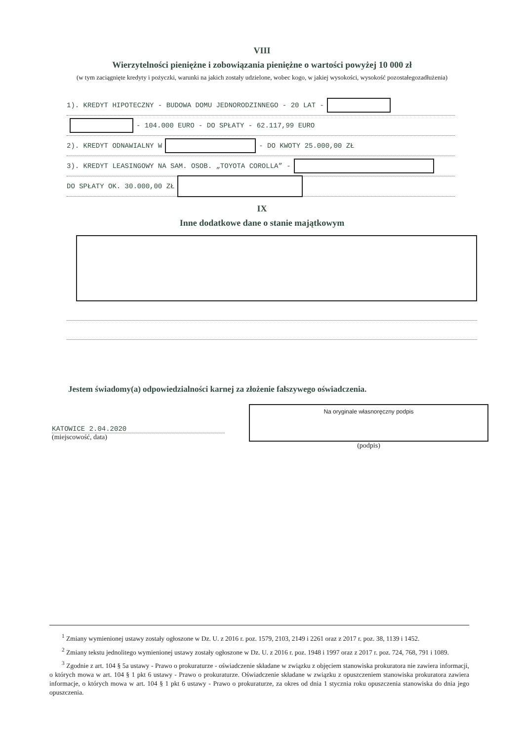VIII
Wierzytelności pieniężne i zobowiązania pieniężne o wartości powyżej 10 000 zł
(w tym zaciągnięte kredyty i pożyczki, warunki na jakich zostały udzielone, wobec kogo, w jakiej wysokości, wysokość pozostałegozadłużenia)
1). KREDYT HIPOTECZNY - BUDOWA DOMU JEDNORODZINNEGO - 20 LAT -
- 104.000 EURO - DO SPŁATY - 62.117,99 EURO
2). KREDYT ODNAWIALNY W - DO KWOTY 25.000,00 ZŁ
3). KREDYT LEASINGOWY NA SAM. OSOB. „TOYOTA COROLLA” -
DO SPŁATY OK. 30.000,00 ZŁ
IX
Inne dodatkowe dane o stanie majątkowym
Jestem świadomy(a) odpowiedzialności karnej za złożenie fałszywego oświadczenia.
KATOWICE 2.04.2020
(miejscowość, data)
Na oryginale własnoręczny podpis
(podpis)
<sup>1</sup> Zmiany wymienionej ustawy zostały ogłoszone w Dz. U. z 2016 r. poz. 1579, 2103, 2149 i 2261 oraz z 2017 r. poz. 38, 1139 i 1452.
<sup>2</sup> Zmiany tekstu jednolitego wymienionej ustawy zostały ogłoszone w Dz. U. z 2016 r. poz. 1948 i 1997 oraz z 2017 r. poz. 724, 768, 791 i 1089.
<sup>3</sup> Zgodnie z art. 104 § 5a ustawy - Prawo o prokuraturze - oświadczenie składane w związku z objęciem stanowiska prokuratora nie zawiera informacji, o których mowa w art. 104 § 1 pkt 6 ustawy - Prawo o prokuraturze. Oświadczenie składane w związku z opuszczeniem stanowiska prokuratora zawiera informacje, o których mowa w art. 104 § 1 pkt 6 ustawy - Prawo o prokuraturze, za okres od dnia 1 stycznia roku opuszczenia stanowiska do dnia jego opuszczenia.